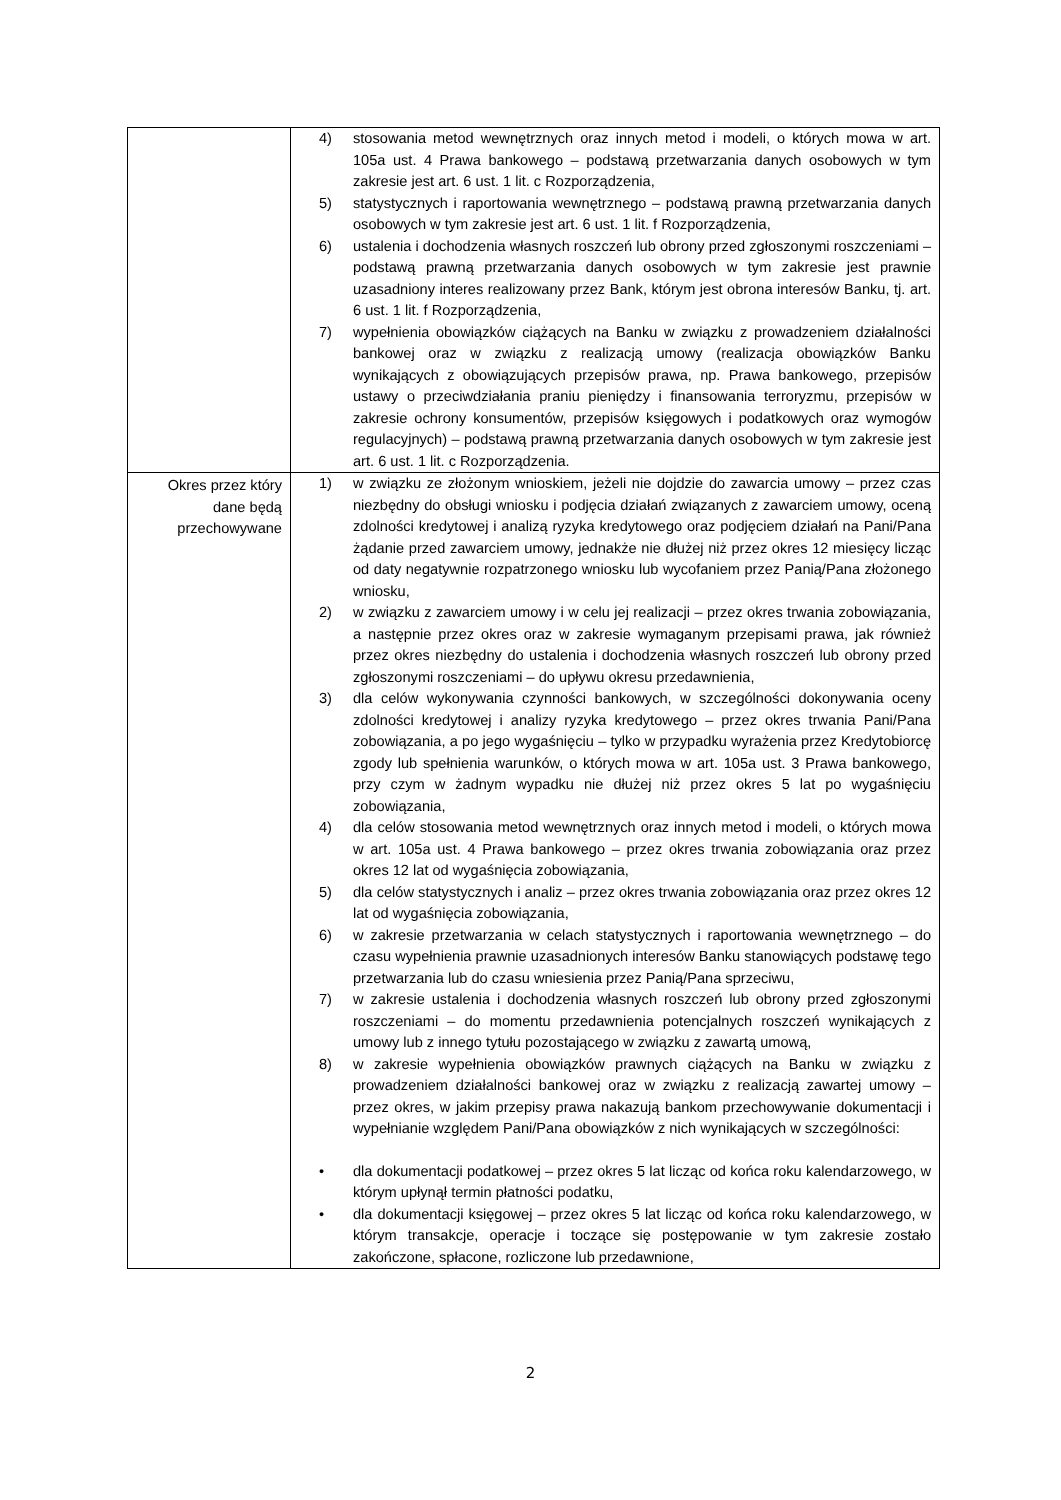| | 4) stosowania metod wewnętrznych oraz innych metod i modeli, o których mowa w art. 105a ust. 4 Prawa bankowego – podstawą przetwarzania danych osobowych w tym zakresie jest art. 6 ust. 1 lit. c Rozporządzenia, 5) statystycznych i raportowania wewnętrznego – podstawą prawną przetwarzania danych osobowych w tym zakresie jest art. 6 ust. 1 lit. f Rozporządzenia, 6) ustalenia i dochodzenia własnych roszczeń lub obrony przed zgłoszonymi roszczeniami – podstawą prawną przetwarzania danych osobowych w tym zakresie jest prawnie uzasadniony interes realizowany przez Bank, którym jest obrona interesów Banku, tj. art. 6 ust. 1 lit. f Rozporządzenia, 7) wypełnienia obowiązków ciążących na Banku w związku z prowadzeniem działalności bankowej oraz w związku z realizacją umowy (realizacja obowiązków Banku wynikających z obowiązujących przepisów prawa, np. Prawa bankowego, przepisów ustawy o przeciwdziałania praniu pieniędzy i finansowania terroryzmu, przepisów w zakresie ochrony konsumentów, przepisów księgowych i podatkowych oraz wymogów regulacyjnych) – podstawą prawną przetwarzania danych osobowych w tym zakresie jest art. 6 ust. 1 lit. c Rozporządzenia. |
| Okres przez który dane będą przechowywane | 1) w związku ze złożonym wnioskiem, jeżeli nie dojdzie do zawarcia umowy – przez czas niezbędny do obsługi wniosku i podjęcia działań związanych z zawarciem umowy, oceną zdolności kredytowej i analizą ryzyka kredytowego oraz podjęciem działań na Pani/Pana żądanie przed zawarciem umowy, jednakże nie dłużej niż przez okres 12 miesięcy licząc od daty negatywnie rozpatrzonego wniosku lub wycofaniem przez Panią/Pana złożonego wniosku, 2) w związku z zawarciem umowy i w celu jej realizacji – przez okres trwania zobowiązania, a następnie przez okres oraz w zakresie wymaganym przepisami prawa, jak również przez okres niezbędny do ustalenia i dochodzenia własnych roszczeń lub obrony przed zgłoszonymi roszczeniami – do upływu okresu przedawnienia, 3) dla celów wykonywania czynności bankowych, w szczególności dokonywania oceny zdolności kredytowej i analizy ryzyka kredytowego – przez okres trwania Pani/Pana zobowiązania, a po jego wygaśnięciu – tylko w przypadku wyrażenia przez Kredytobiorcę zgody lub spełnienia warunków, o których mowa w art. 105a ust. 3 Prawa bankowego, przy czym w żadnym wypadku nie dłużej niż przez okres 5 lat po wygaśnięciu zobowiązania, 4) dla celów stosowania metod wewnętrznych oraz innych metod i modeli, o których mowa w art. 105a ust. 4 Prawa bankowego – przez okres trwania zobowiązania oraz przez okres 12 lat od wygaśnięcia zobowiązania, 5) dla celów statystycznych i analiz – przez okres trwania zobowiązania oraz przez okres 12 lat od wygaśnięcia zobowiązania, 6) w zakresie przetwarzania w celach statystycznych i raportowania wewnętrznego – do czasu wypełnienia prawnie uzasadnionych interesów Banku stanowiących podstawę tego przetwarzania lub do czasu wniesienia przez Panią/Pana sprzeciwu, 7) w zakresie ustalenia i dochodzenia własnych roszczeń lub obrony przed zgłoszonymi roszczeniami – do momentu przedawnienia potencjalnych roszczeń wynikających z umowy lub z innego tytułu pozostającego w związku z zawartą umową, 8) w zakresie wypełnienia obowiązków prawnych ciążących na Banku w związku z prowadzeniem działalności bankowej oraz w związku z realizacją zawartej umowy – przez okres, w jakim przepisy prawa nakazują bankom przechowywanie dokumentacji i wypełnianie względem Pani/Pana obowiązków z nich wynikających w szczególności: • dla dokumentacji podatkowej – przez okres 5 lat licząc od końca roku kalendarzowego, w którym upłynął termin płatności podatku, • dla dokumentacji księgowej – przez okres 5 lat licząc od końca roku kalendarzowego, w którym transakcje, operacje i toczące się postępowanie w tym zakresie zostało zakończone, spłacone, rozliczone lub przedawnione, |
2